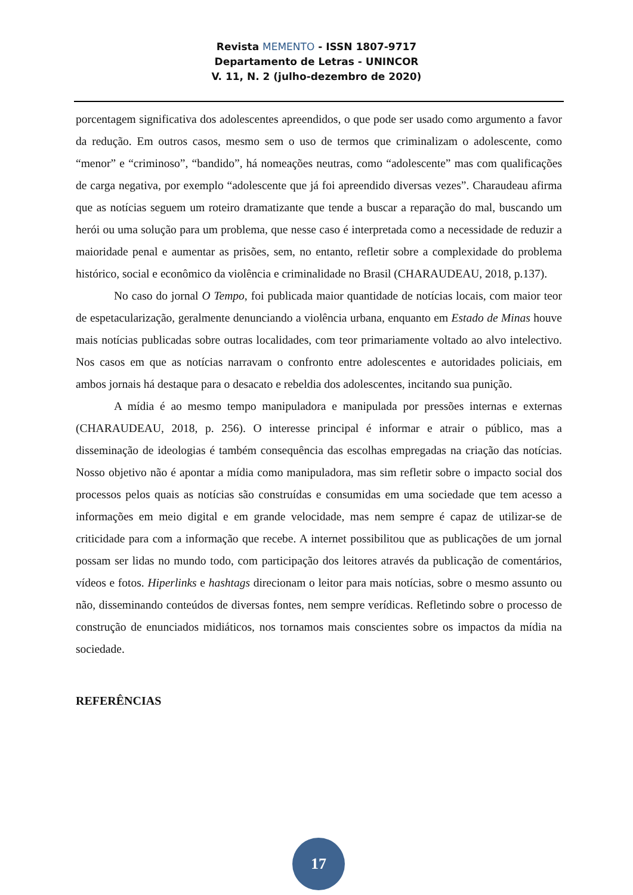Revista MEMENTO - ISSN 1807-9717
Departamento de Letras - UNINCOR
V. 11, N. 2 (julho-dezembro de 2020)
porcentagem significativa dos adolescentes apreendidos, o que pode ser usado como argumento a favor da redução. Em outros casos, mesmo sem o uso de termos que criminalizam o adolescente, como “menor” e “criminoso”, “bandido”, há nomeações neutras, como “adolescente” mas com qualificações de carga negativa, por exemplo “adolescente que já foi apreendido diversas vezes”. Charaudeau afirma que as notícias seguem um roteiro dramatizante que tende a buscar a reparação do mal, buscando um herói ou uma solução para um problema, que nesse caso é interpretada como a necessidade de reduzir a maioridade penal e aumentar as prisões, sem, no entanto, refletir sobre a complexidade do problema histórico, social e econômico da violência e criminalidade no Brasil (CHARAUDEAU, 2018, p.137).
No caso do jornal O Tempo, foi publicada maior quantidade de notícias locais, com maior teor de espetacularização, geralmente denunciando a violência urbana, enquanto em Estado de Minas houve mais notícias publicadas sobre outras localidades, com teor primariamente voltado ao alvo intelectivo. Nos casos em que as notícias narravam o confronto entre adolescentes e autoridades policiais, em ambos jornais há destaque para o desacato e rebeldia dos adolescentes, incitando sua punição.
A mídia é ao mesmo tempo manipuladora e manipulada por pressões internas e externas (CHARAUDEAU, 2018, p. 256). O interesse principal é informar e atrair o público, mas a disseminação de ideologias é também consequência das escolhas empregadas na criação das notícias. Nosso objetivo não é apontar a mídia como manipuladora, mas sim refletir sobre o impacto social dos processos pelos quais as notícias são construídas e consumidas em uma sociedade que tem acesso a informações em meio digital e em grande velocidade, mas nem sempre é capaz de utilizar-se de criticidade para com a informação que recebe. A internet possibilitou que as publicações de um jornal possam ser lidas no mundo todo, com participação dos leitores através da publicação de comentários, vídeos e fotos. Hiperlinks e hashtags direcionam o leitor para mais notícias, sobre o mesmo assunto ou não, disseminando conteúdos de diversas fontes, nem sempre verídicas. Refletindo sobre o processo de construção de enunciados midiáticos, nos tornamos mais conscientes sobre os impactos da mídia na sociedade.
REFERÊNCIAS
17